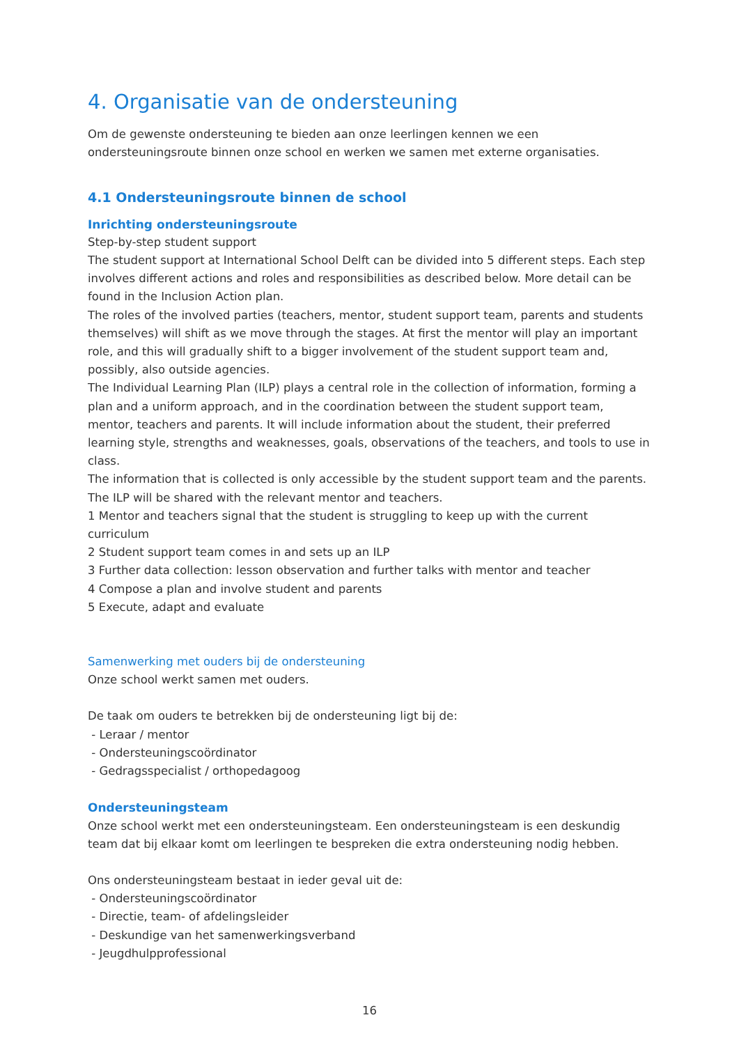4. Organisatie van de ondersteuning
Om de gewenste ondersteuning te bieden aan onze leerlingen kennen we een ondersteuningsroute binnen onze school en werken we samen met externe organisaties.
4.1 Ondersteuningsroute binnen de school
Inrichting ondersteuningsroute
Step-by-step student support
The student support at International School Delft can be divided into 5 different steps. Each step involves different actions and roles and responsibilities as described below. More detail can be found in the Inclusion Action plan.
The roles of the involved parties (teachers, mentor, student support team, parents and students themselves) will shift as we move through the stages. At first the mentor will play an important role, and this will gradually shift to a bigger involvement of the student support team and, possibly, also outside agencies.
The Individual Learning Plan (ILP) plays a central role in the collection of information, forming a plan and a uniform approach, and in the coordination between the student support team, mentor, teachers and parents. It will include information about the student, their preferred learning style, strengths and weaknesses, goals, observations of the teachers, and tools to use in class.
The information that is collected is only accessible by the student support team and the parents. The ILP will be shared with the relevant mentor and teachers.
1 Mentor and teachers signal that the student is struggling to keep up with the current curriculum
2 Student support team comes in and sets up an ILP
3 Further data collection: lesson observation and further talks with mentor and teacher
4 Compose a plan and involve student and parents
5 Execute, adapt and evaluate
Samenwerking met ouders bij de ondersteuning
Onze school werkt samen met ouders.
De taak om ouders te betrekken bij de ondersteuning ligt bij de:
- Leraar / mentor
- Ondersteuningscoördinator
- Gedragsspecialist / orthopedagoog
Ondersteuningsteam
Onze school werkt met een ondersteuningsteam. Een ondersteuningsteam is een deskundig team dat bij elkaar komt om leerlingen te bespreken die extra ondersteuning nodig hebben.
Ons ondersteuningsteam bestaat in ieder geval uit de:
- Ondersteuningscoördinator
- Directie, team- of afdelingsleider
- Deskundige van het samenwerkingsverband
- Jeugdhulpprofessional
16